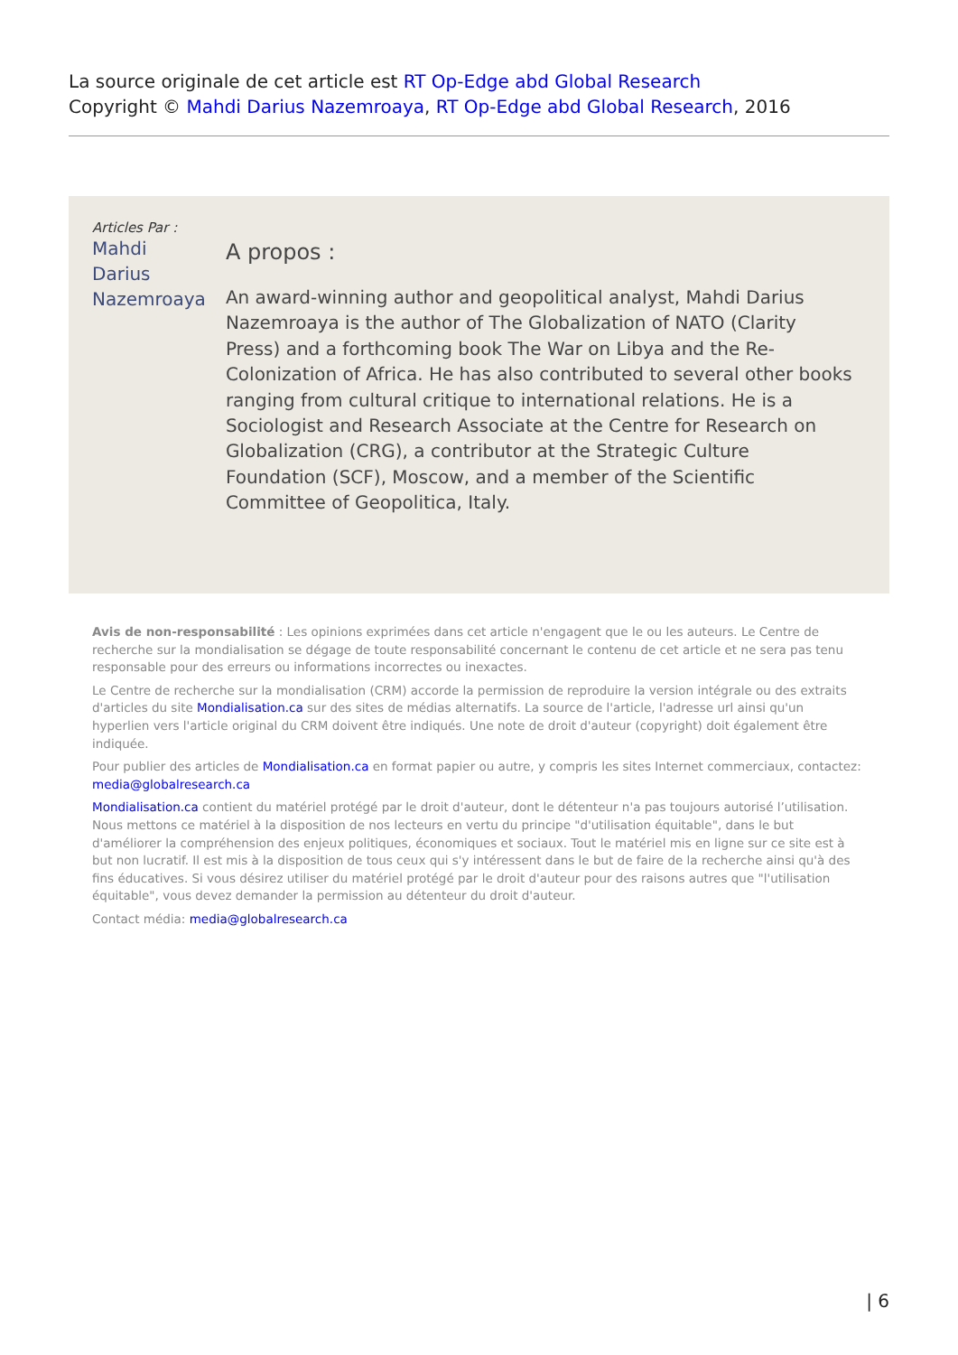La source originale de cet article est RT Op-Edge abd Global Research
Copyright © Mahdi Darius Nazemroaya, RT Op-Edge abd Global Research, 2016
Articles Par : Mahdi Darius Nazemroaya
A propos :
An award-winning author and geopolitical analyst, Mahdi Darius Nazemroaya is the author of The Globalization of NATO (Clarity Press) and a forthcoming book The War on Libya and the Re-Colonization of Africa. He has also contributed to several other books ranging from cultural critique to international relations. He is a Sociologist and Research Associate at the Centre for Research on Globalization (CRG), a contributor at the Strategic Culture Foundation (SCF), Moscow, and a member of the Scientific Committee of Geopolitica, Italy.
Avis de non-responsabilité : Les opinions exprimées dans cet article n'engagent que le ou les auteurs. Le Centre de recherche sur la mondialisation se dégage de toute responsabilité concernant le contenu de cet article et ne sera pas tenu responsable pour des erreurs ou informations incorrectes ou inexactes.
Le Centre de recherche sur la mondialisation (CRM) accorde la permission de reproduire la version intégrale ou des extraits d'articles du site Mondialisation.ca sur des sites de médias alternatifs. La source de l'article, l'adresse url ainsi qu'un hyperlien vers l'article original du CRM doivent être indiqués. Une note de droit d'auteur (copyright) doit également être indiquée.
Pour publier des articles de Mondialisation.ca en format papier ou autre, y compris les sites Internet commerciaux, contactez: media@globalresearch.ca
Mondialisation.ca contient du matériel protégé par le droit d'auteur, dont le détenteur n'a pas toujours autorisé l’utilisation. Nous mettons ce matériel à la disposition de nos lecteurs en vertu du principe "d'utilisation équitable", dans le but d'améliorer la compréhension des enjeux politiques, économiques et sociaux. Tout le matériel mis en ligne sur ce site est à but non lucratif. Il est mis à la disposition de tous ceux qui s'y intéressent dans le but de faire de la recherche ainsi qu'à des fins éducatives. Si vous désirez utiliser du matériel protégé par le droit d'auteur pour des raisons autres que "l'utilisation équitable", vous devez demander la permission au détenteur du droit d'auteur.
Contact média: media@globalresearch.ca
| 6